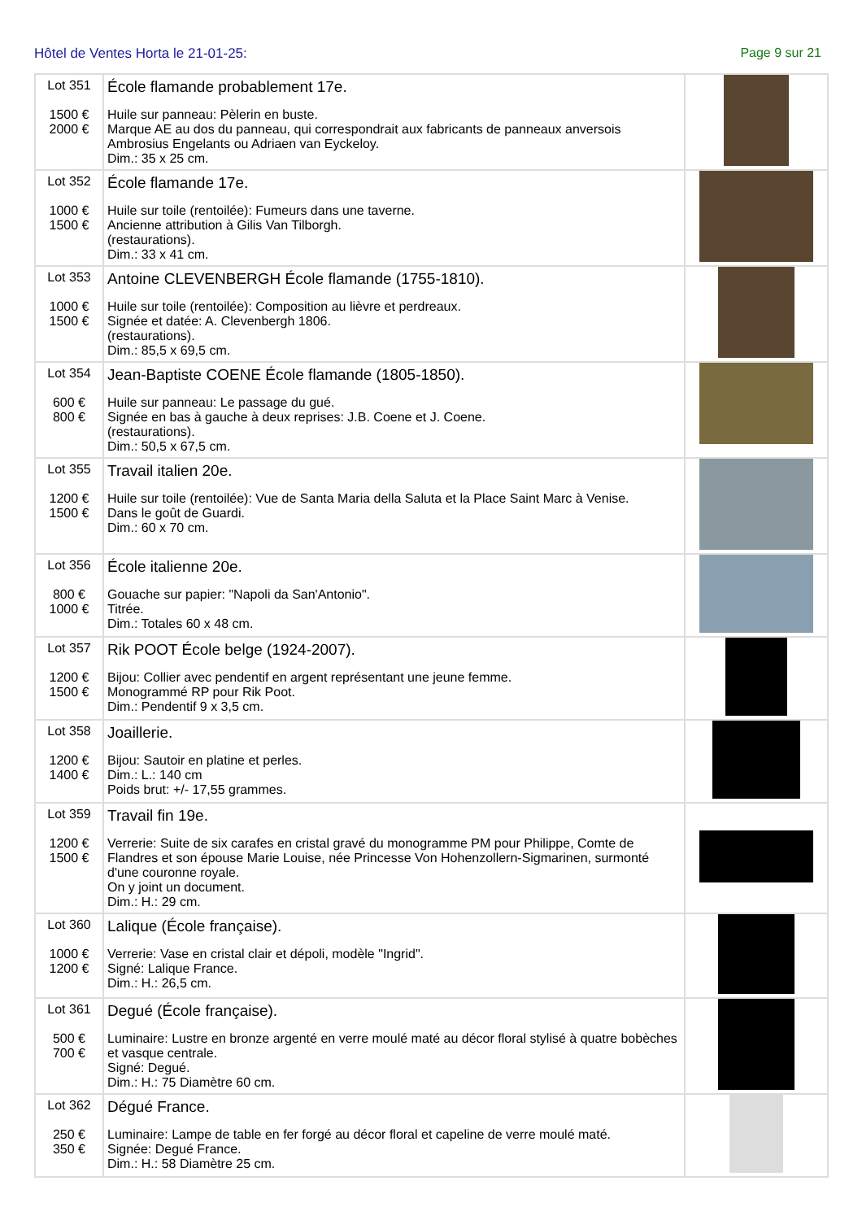Hôtel de Ventes Horta le 21-01-25: Page 9 sur 21
| Lot 351 1500 € 2000 € | École flamande probablement 17e. Huile sur panneau: Pèlerin en buste. Marque AE au dos du panneau, qui correspondrait aux fabricants de panneaux anversois Ambrosius Engelants ou Adriaen van Eyckeloy. Dim.: 35 x 25 cm. | |
| Lot 352 1000 € 1500 € | École flamande 17e. Huile sur toile (rentoilée): Fumeurs dans une taverne. Ancienne attribution à Gilis Van Tilborgh. (restaurations). Dim.: 33 x 41 cm. | |
| Lot 353 1000 € 1500 € | Antoine CLEVENBERGH École flamande (1755-1810). Huile sur toile (rentoilée): Composition au lièvre et perdreaux. Signée et datée: A. Clevenbergh 1806. (restaurations). Dim.: 85,5 x 69,5 cm. | |
| Lot 354 600 € 800 € | Jean-Baptiste COENE École flamande (1805-1850). Huile sur panneau: Le passage du gué. Signée en bas à gauche à deux reprises: J.B. Coene et J. Coene. (restaurations). Dim.: 50,5 x 67,5 cm. | |
| Lot 355 1200 € 1500 € | Travail italien 20e. Huile sur toile (rentoilée): Vue de Santa Maria della Saluta et la Place Saint Marc à Venise. Dans le goût de Guardi. Dim.: 60 x 70 cm. | |
| Lot 356 800 € 1000 € | École italienne 20e. Gouache sur papier: "Napoli da San'Antonio". Titrée. Dim.: Totales 60 x 48 cm. | |
| Lot 357 1200 € 1500 € | Rik POOT École belge (1924-2007). Bijou: Collier avec pendentif en argent représentant une jeune femme. Monogrammé RP pour Rik Poot. Dim.: Pendentif 9 x 3,5 cm. | |
| Lot 358 1200 € 1400 € | Joaillerie. Bijou: Sautoir en platine et perles. Dim.: L.: 140 cm Poids brut: +/- 17,55 grammes. | |
| Lot 359 1200 € 1500 € | Travail fin 19e. Verrerie: Suite de six carafes en cristal gravé du monogramme PM pour Philippe, Comte de Flandres et son épouse Marie Louise, née Princesse Von Hohenzollern-Sigmarinen, surmonté d'une couronne royale. On y joint un document. Dim.: H.: 29 cm. | |
| Lot 360 1000 € 1200 € | Lalique (École française). Verrerie: Vase en cristal clair et dépoli, modèle "Ingrid". Signé: Lalique France. Dim.: H.: 26,5 cm. | |
| Lot 361 500 € 700 € | Degué (École française). Luminaire: Lustre en bronze argenté en verre moulé maté au décor floral stylisé à quatre bobèches et vasque centrale. Signé: Degué. Dim.: H.: 75 Diamètre 60 cm. | |
| Lot 362 250 € 350 € | Dégué France. Luminaire: Lampe de table en fer forgé au décor floral et capeline de verre moulé maté. Signée: Degué France. Dim.: H.: 58 Diamètre 25 cm. | |